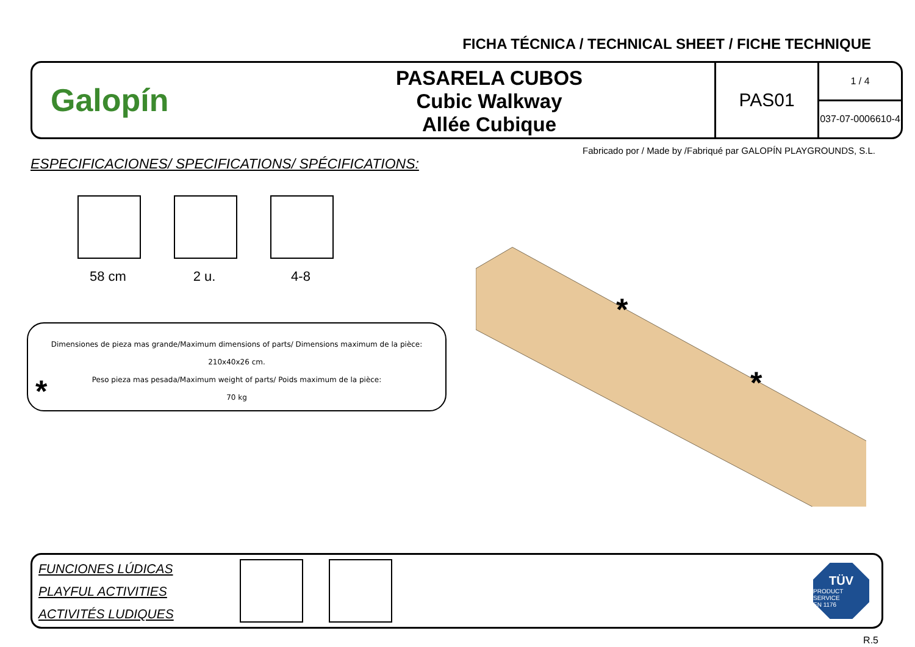FICHA TÉCNICA / TECHNICAL SHEET / FICHE TECHNIQUE
Galopín
PASARELA CUBOS
Cubic Walkway
Allée Cubique
PAS01
1 / 4
037-07-0006610-4
Fabricado por / Made by /Fabriqué par GALOPÍN PLAYGROUNDS, S.L.
ESPECIFICACIONES/ SPECIFICATIONS/ SPÉCIFICATIONS:
58 cm 2 u. 4-8
Dimensiones de pieza mas grande/Maximum dimensions of parts/ Dimensions maximum de la pièce:
210x40x26 cm.
Peso pieza mas pesada/Maximum weight of parts/ Poids maximum de la pièce:
70 kg
*
*
*
FUNCIONES LÚDICAS
PLAYFUL ACTIVITIES
ACTIVITÉS LUDIQUES
TÜV
PRODUCT SERVICE
EN 1176
R.5